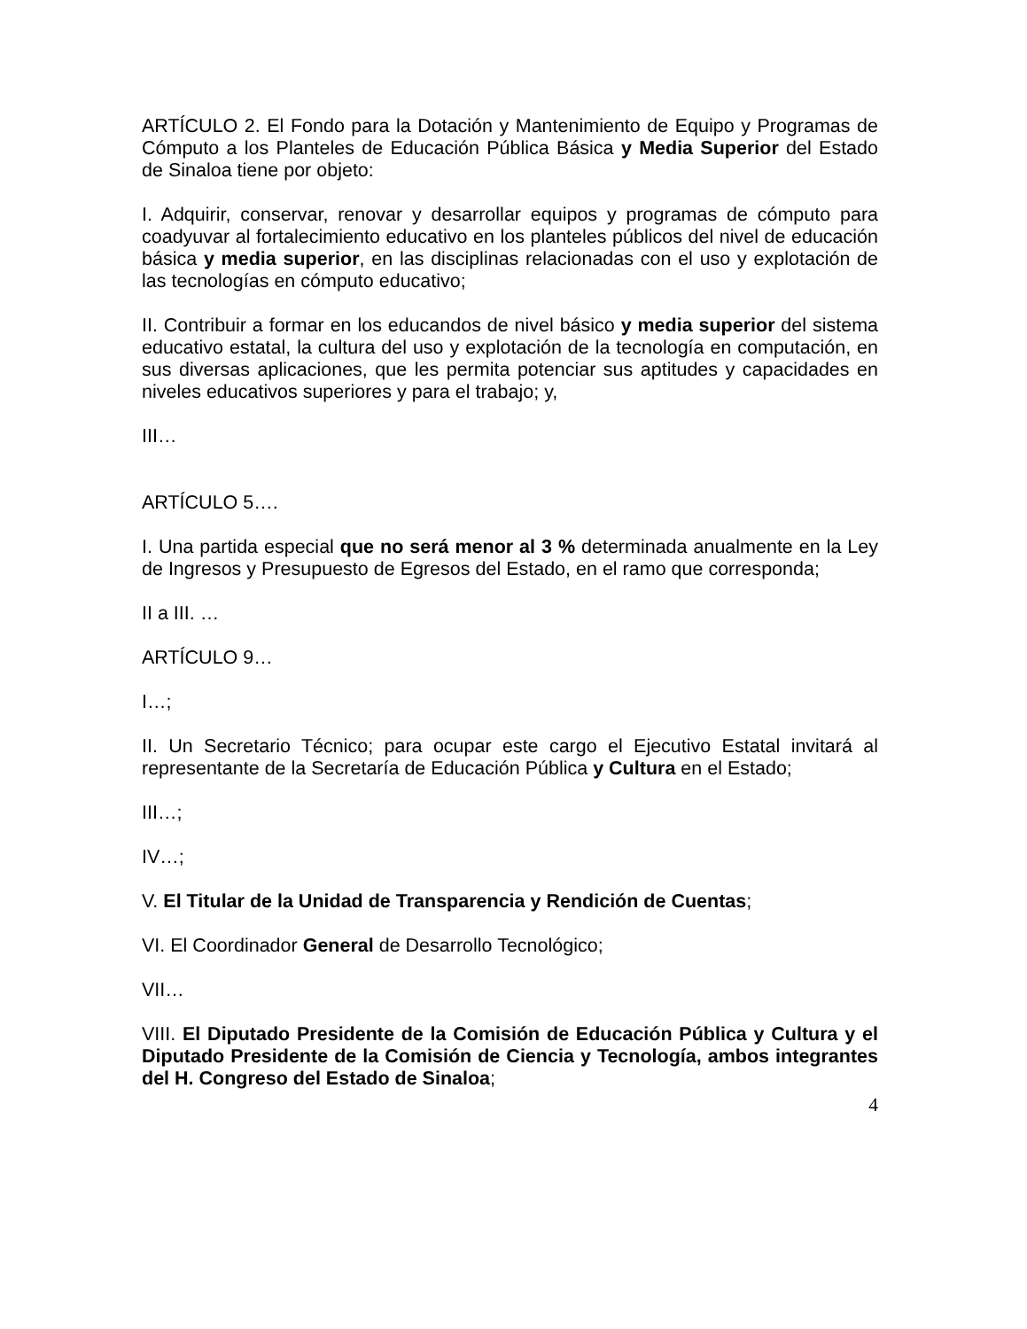ARTÍCULO 2. El Fondo para la Dotación y Mantenimiento de Equipo y Programas de Cómputo a los Planteles de Educación Pública Básica y Media Superior del Estado de Sinaloa tiene por objeto:
I. Adquirir, conservar, renovar y desarrollar equipos y programas de cómputo para coadyuvar al fortalecimiento educativo en los planteles públicos del nivel de educación básica y media superior, en las disciplinas relacionadas con el uso y explotación de las tecnologías en cómputo educativo;
II. Contribuir a formar en los educandos de nivel básico y media superior del sistema educativo estatal, la cultura del uso y explotación de la tecnología en computación, en sus diversas aplicaciones, que les permita potenciar sus aptitudes y capacidades en niveles educativos superiores y para el trabajo; y,
III…
ARTÍCULO 5….
I. Una partida especial que no será menor al 3 % determinada anualmente en la Ley de Ingresos y Presupuesto de Egresos del Estado, en el ramo que corresponda;
II a III. …
ARTÍCULO 9…
I…;
II. Un Secretario Técnico; para ocupar este cargo el Ejecutivo Estatal invitará al representante de la Secretaría de Educación Pública y Cultura en el Estado;
III…;
IV…;
V. El Titular de la Unidad de Transparencia y Rendición de Cuentas;
VI. El Coordinador General de Desarrollo Tecnológico;
VII…
VIII. El Diputado Presidente de la Comisión de Educación Pública y Cultura y el Diputado Presidente de la Comisión de Ciencia y Tecnología, ambos integrantes del H. Congreso del Estado de Sinaloa;
4